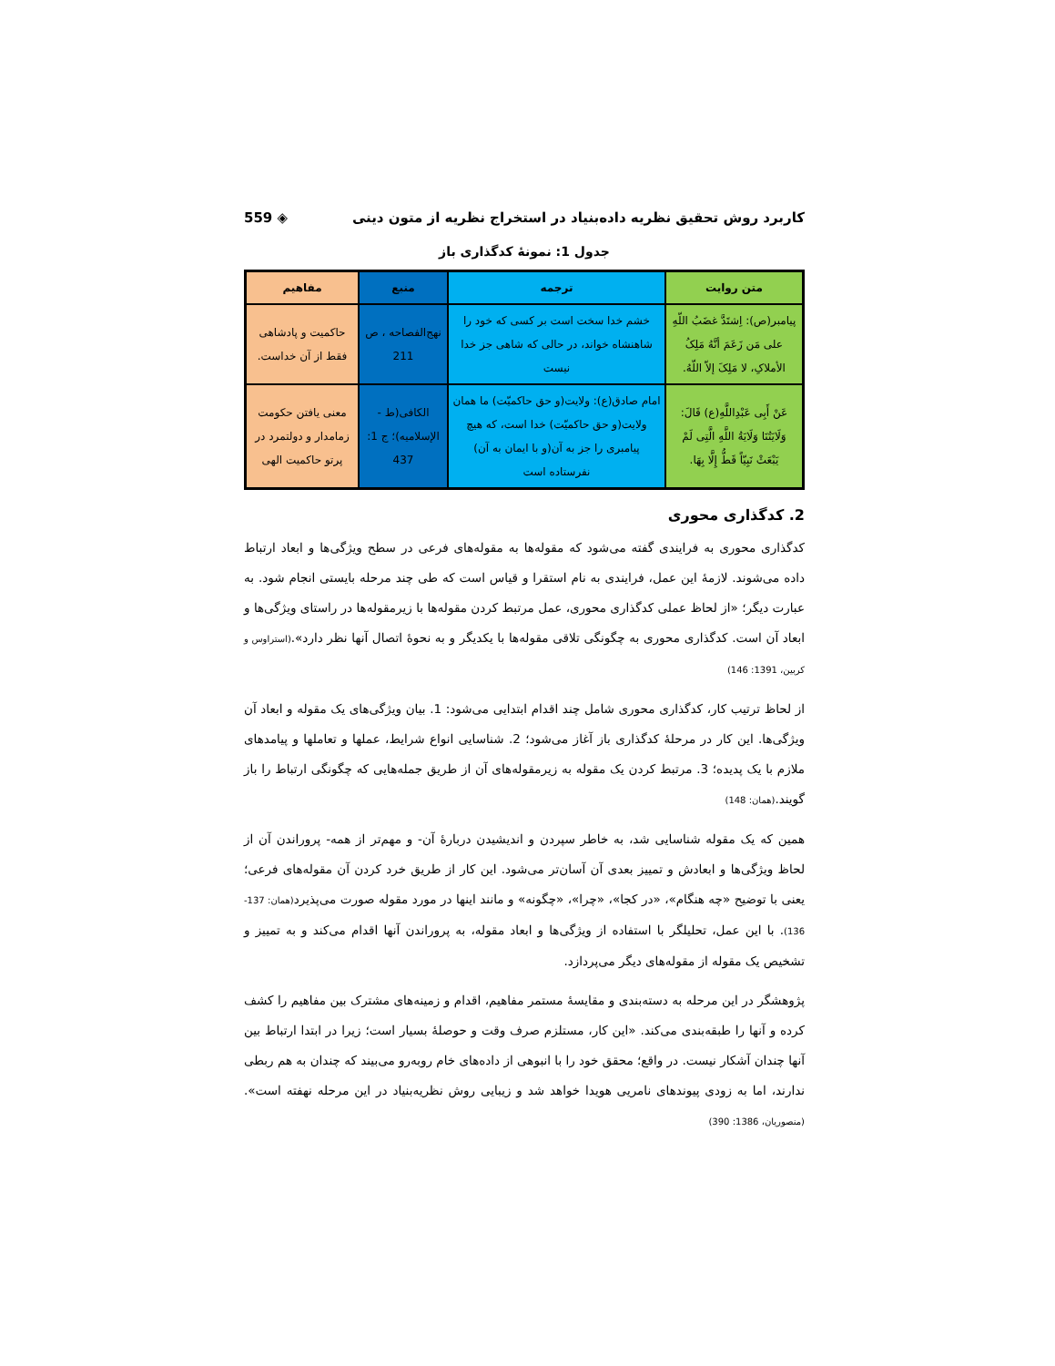کاربرد روش تحقیق نظریه داده‌بنیاد در استخراج نظریه از متون دینی ◈ 559
جدول 1: نمونهٔ کدگذاری باز
| متن روایت | ترجمه | منبع | مفاهیم |
| --- | --- | --- | --- |
| پیامبر(ص): اِشتَدَّ غضَبُ اللّهِ علی مَن زَعَمَ أنَّهُ مَلِکُ الأملاکِ، لا مَلِکَ إلاّ اللّهُ. | خشم خدا سخت است بر کسی که خود را شاهنشاه خواند، در حالی که شاهی جز خدا نیست | نهج‌الفصاحه ، ص 211 | حاکمیت و پادشاهی فقط از آن خداست. |
| عَنْ أَبِی عَبْدِاللَّهِ(ع) قَالَ: وَلَایَتُنَا وَلَایَةُ اللَّهِ الَّتِی لَمْ یَبْعَثْ نَبِیّاً قَطُّ إِلَّا بِهَا. | امام صادق(ع): ولایت(و حق حاکمیّت) ما همان ولایت(و حق حاکمیّت) خدا است، که هیچ پیامبری را جز به آن(و با ایمان به آن) نفرستاده است | الکافی(ط - الإسلامیه)؛ ج 1: 437 | معنی یافتن حکومت زمامدار و دولتمرد در پرتو حاکمیت الهی |
2. کدگذاری محوری
کدگذاری محوری به فرایندی گفته می‌شود که مقوله‌ها به مقوله‌های فرعی در سطح ویژگی‌ها و ابعاد ارتباط داده می‌شوند. لازمهٔ این عمل، فرایندی به نام استقرا و قیاس است که طی چند مرحله بایستی انجام شود. به عبارت دیگر؛ «از لحاظ عملی کدگذاری محوری، عمل مرتبط کردن مقوله‌ها با زیرمقوله‌ها در راستای ویژگی‌ها و ابعاد آن است. کدگذاری محوری به چگونگی تلاقی مقوله‌ها با یکدیگر و به نحوهٔ اتصال آنها نظر دارد».(استراوس و کربین، 1391: 146)
از لحاظ ترتیب کار، کدگذاری محوری شامل چند اقدام ابتدایی می‌شود: 1. بیان ویژگی‌های یک مقوله و ابعاد آن ویژگی‌ها. این کار در مرحلهٔ کدگذاری باز آغاز می‌شود؛ 2. شناسایی انواع شرایط، عملها و تعاملها و پیامدهای ملازم با یک پدیده؛ 3. مرتبط کردن یک مقوله به زیرمقوله‌های آن از طریق جمله‌هایی که چگونگی ارتباط را باز گویند.(همان: 148)
همین که یک مقوله شناسایی شد، به خاطر سپردن و اندیشیدن دربارهٔ آن- و مهم‌تر از همه- پروراندن آن از لحاظ ویژگی‌ها و ابعادش و تمییز بعدی آن آسان‌تر می‌شود. این کار از طریق خرد کردن آن مقوله‌های فرعی؛ یعنی با توضیح «چه هنگام»، «در کجا»، «چرا»، «چگونه» و مانند اینها در مورد مقوله صورت می‌پذیرد(همان: 137-136). با این عمل، تحلیلگر با استفاده از ویژگی‌ها و ابعاد مقوله، به پروراندن آنها اقدام می‌کند و به تمییز و تشخیص یک مقوله از مقوله‌های دیگر می‌پردازد.
پژوهشگر در این مرحله به دسته‌بندی و مقایسهٔ مستمر مفاهیم، اقدام و زمینه‌های مشترک بین مفاهیم را کشف کرده و آنها را طبقه‌بندی می‌کند. «این کار، مستلزم صرف وقت و حوصلهٔ بسیار است؛ زیرا در ابتدا ارتباط بین آنها چندان آشکار نیست. در واقع؛ محقق خود را با انبوهی از داده‌های خام روبه‌رو می‌بیند که چندان به هم ربطی ندارند، اما به زودی پیوندهای نامریی هویدا خواهد شد و زیبایی روش نظریه‌بنیاد در این مرحله نهفته است».(منصوریان، 1386: 390)